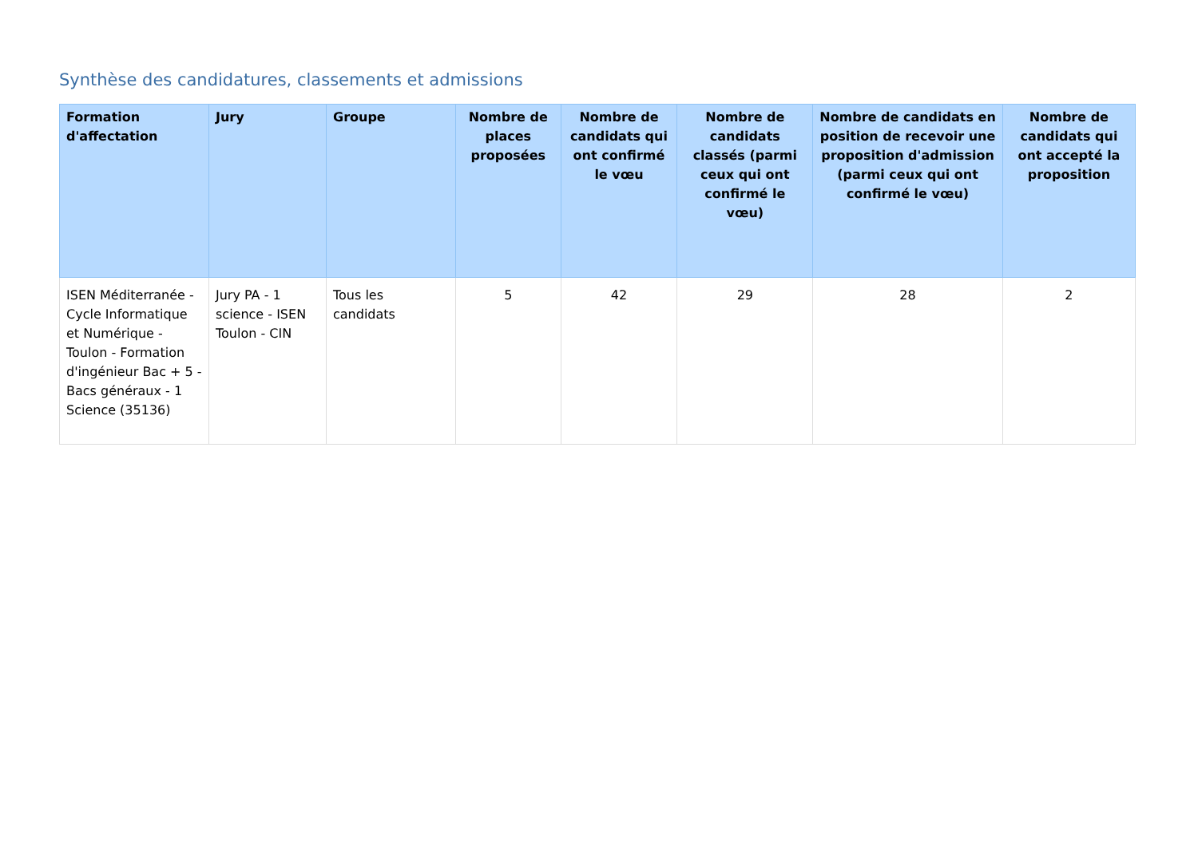Synthèse des candidatures, classements et admissions
| Formation d'affectation | Jury | Groupe | Nombre de places proposées | Nombre de candidats qui ont confirmé le vœu | Nombre de candidats classés (parmi ceux qui ont confirmé le vœu) | Nombre de candidats en position de recevoir une proposition d'admission (parmi ceux qui ont confirmé le vœu) | Nombre de candidats qui ont accepté la proposition |
| --- | --- | --- | --- | --- | --- | --- | --- |
| ISEN Méditerranée - Cycle Informatique et Numérique - Toulon - Formation d'ingénieur Bac + 5 - Bacs généraux - 1 Science (35136) | Jury PA - 1 science - ISEN Toulon - CIN | Tous les candidats | 5 | 42 | 29 | 28 | 2 |